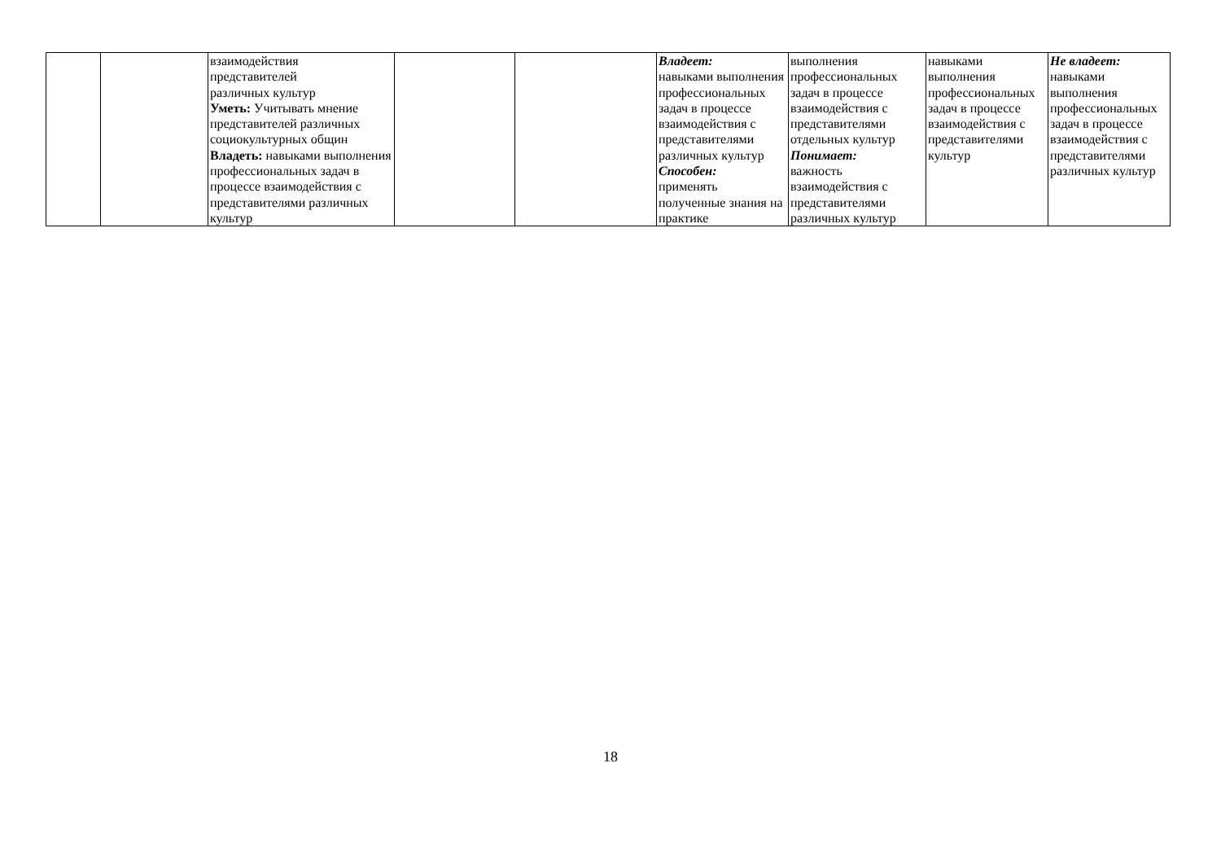| | | взаимодействия представителей различных культур Уметь: Учитывать мнение представителей различных социокультурных общин Владеть: навыками выполнения профессиональных задач в процессе взаимодействия с представителями различных культур | | | Владеет: навыками выполнения профессиональных задач в процессе взаимодействия с представителями различных культур Способен: применять полученные знания на практике | выполнения профессиональных задач в процессе взаимодействия с представителями отдельных культур Понимает: важность взаимодействия с представителями различных культур | навыками выполнения профессиональных задач в процессе взаимодействия с представителями культур | Не владеет: навыками выполнения профессиональных задач в процессе взаимодействия с представителями различных культур |
18